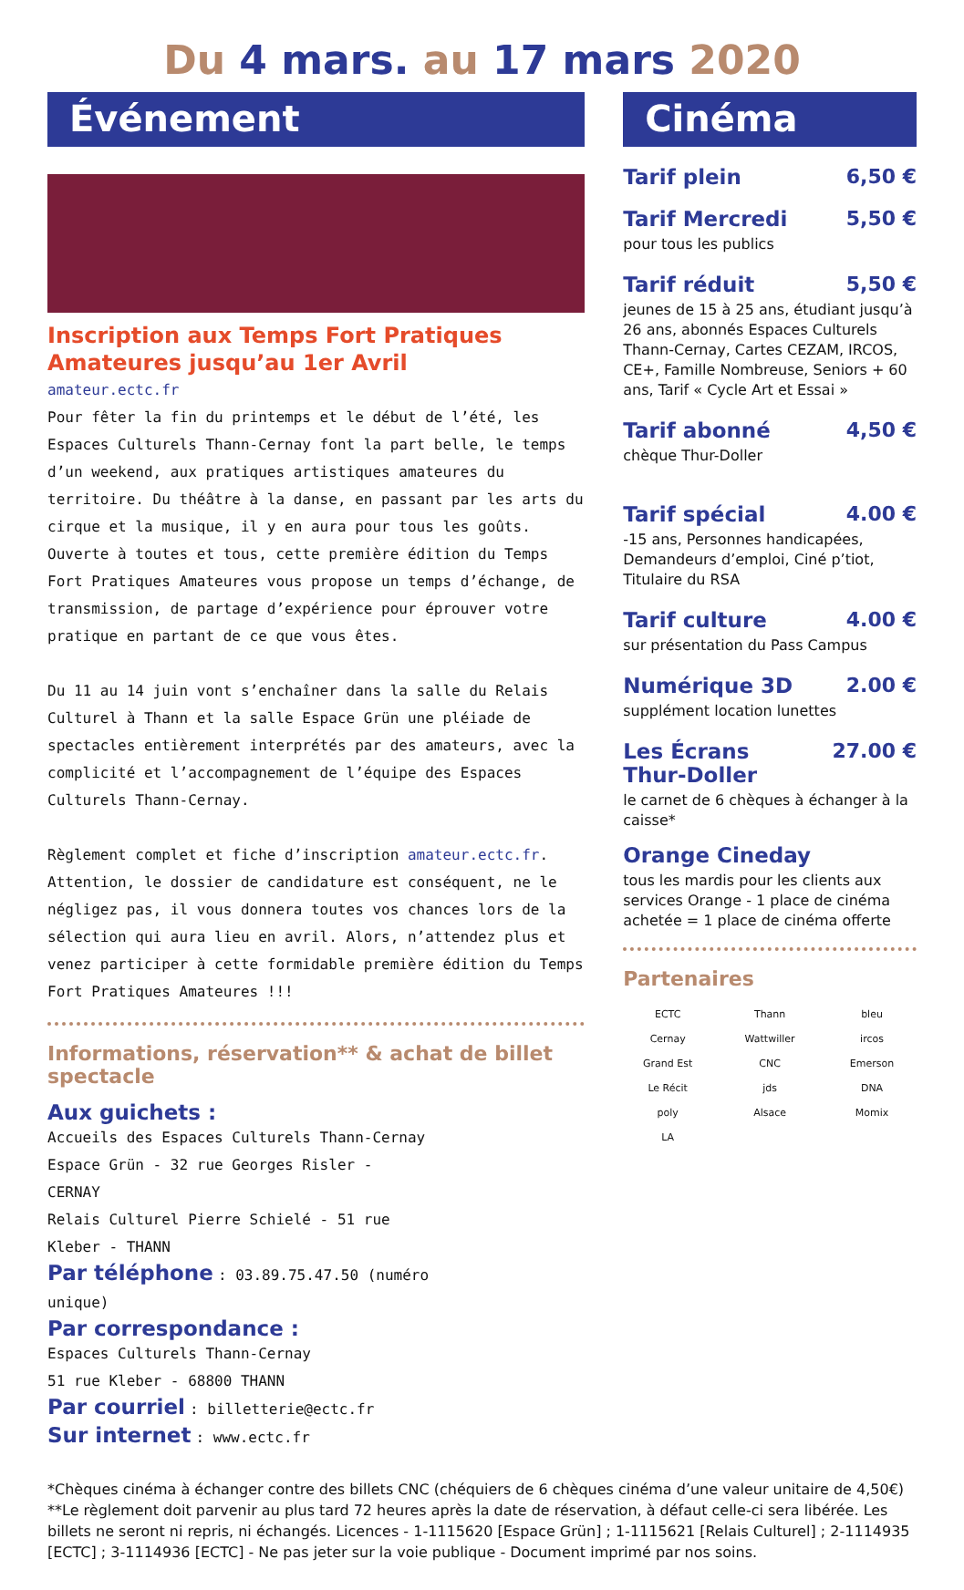Du 4 mars. au 17 mars 2020
Événement
Inscription aux Temps Fort Pratiques Amateures jusqu’au 1er Avril
amateur.ectc.fr
Pour fêter la fin du printemps et le début de l’été, les Espaces Culturels Thann-Cernay font la part belle, le temps d’un weekend, aux pratiques artistiques amateures du territoire. Du théâtre à la danse, en passant par les arts du cirque et la musique, il y en aura pour tous les goûts. Ouverte à toutes et tous, cette première édition du Temps Fort Pratiques Amateures vous propose un temps d’échange, de transmission, de partage d’expérience pour éprouver votre pratique en partant de ce que vous êtes.
Du 11 au 14 juin vont s’enchaîner dans la salle du Relais Culturel à Thann et la salle Espace Grün une pléiade de spectacles entièrement interprétés par des amateurs, avec la complicité et l’accompagnement de l’équipe des Espaces Culturels Thann-Cernay.
Règlement complet et fiche d’inscription amateur.ectc.fr. Attention, le dossier de candidature est conséquent, ne le négligez pas, il vous donnera toutes vos chances lors de la sélection qui aura lieu en avril. Alors, n’attendez plus et venez participer à cette formidable première édition du Temps Fort Pratiques Amateures !!!
Informations, réservation** & achat de billet spectacle
Aux guichets :
Accueils des Espaces Culturels Thann-Cernay
Espace Grün - 32 rue Georges Risler - CERNAY
Relais Culturel Pierre Schielé - 51 rue Kleber - THANN
Par téléphone : 03.89.75.47.50 (numéro unique)
Par correspondance :
Espaces Culturels Thann-Cernay
51 rue Kleber - 68800 THANN
Par courriel : billetterie@ectc.fr
Sur internet : www.ectc.fr
Cinéma
Tarif plein 6,50 €
Tarif Mercredi 5,50 €
pour tous les publics
Tarif réduit 5,50 €
jeunes de 15 à 25 ans, étudiant jusqu’à 26 ans, abonnés Espaces Culturels Thann-Cernay, Cartes CEZAM, IRCOS, CE+, Famille Nombreuse, Seniors + 60 ans, Tarif « Cycle Art et Essai »
Tarif abonné 4,50 €
chèque Thur-Doller
Tarif spécial 4.00 €
-15 ans, Personnes handicapées, Demandeurs d’emploi, Ciné p’tiot, Titulaire du RSA
Tarif culture 4.00 €
sur présentation du Pass Campus
Numérique 3D 2.00 €
supplément location lunettes
Les Écrans
Thur-Doller 27.00 €
le carnet de 6 chèques à échanger à la caisse*
Orange Cineday
tous les mardis pour les clients aux services Orange - 1 place de cinéma achetée = 1 place de cinéma offerte
Partenaires
ECTC Thann bleu Cernay Wattwiller ircos Grand Est CNC Emerson Le Récit jds DNA poly Alsace Momix LA
*Chèques cinéma à échanger contre des billets CNC (chéquiers de 6 chèques cinéma d’une valeur unitaire de 4,50€)
**Le règlement doit parvenir au plus tard 72 heures après la date de réservation, à défaut celle-ci sera libérée. Les billets ne seront ni repris, ni échangés. Licences - 1-1115620 [Espace Grün] ; 1-1115621 [Relais Culturel] ; 2-1114935 [ECTC] ; 3-1114936 [ECTC] - Ne pas jeter sur la voie publique - Document imprimé par nos soins.